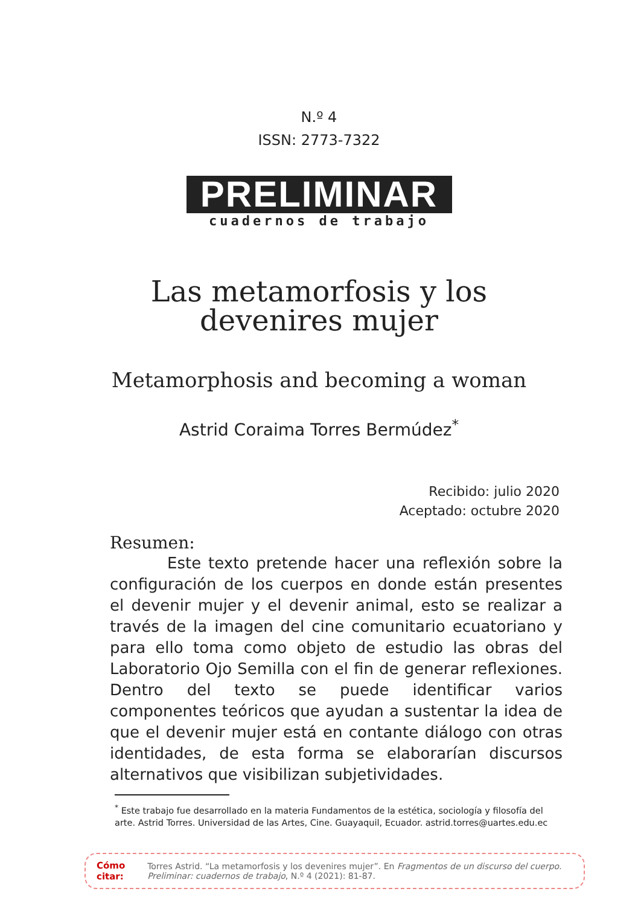N.º 4
ISSN: 2773-7322
PRELIMINAR
cuadernos de trabajo
Las metamorfosis y los
devenires mujer
Metamorphosis and becoming a woman
Astrid Coraima Torres Bermúdez<sup>*</sup>
Recibido: julio 2020
Aceptado: octubre 2020
Resumen:
Este texto pretende hacer una reflexión sobre la configuración de los cuerpos en donde están presentes el devenir mujer y el devenir animal, esto se realizar a través de la imagen del cine comunitario ecuatoriano y para ello toma como objeto de estudio las obras del Laboratorio Ojo Semilla con el fin de generar reflexiones. Dentro del texto se puede identificar varios componentes teóricos que ayudan a sustentar la idea de que el devenir mujer está en contante diálogo con otras identidades, de esta forma se elaborarían discursos alternativos que visibilizan subjetividades.
<sup>*</sup> Este trabajo fue desarrollado en la materia Fundamentos de la estética, sociología y filosofía del arte. Astrid Torres. Universidad de las Artes, Cine. Guayaquil, Ecuador. astrid.torres@uartes.edu.ec
Cómo citar:
Torres Astrid. “La metamorfosis y los devenires mujer”. En Fragmentos de un discurso del cuerpo. Preliminar: cuadernos de trabajo, N.º 4 (2021): 81-87.